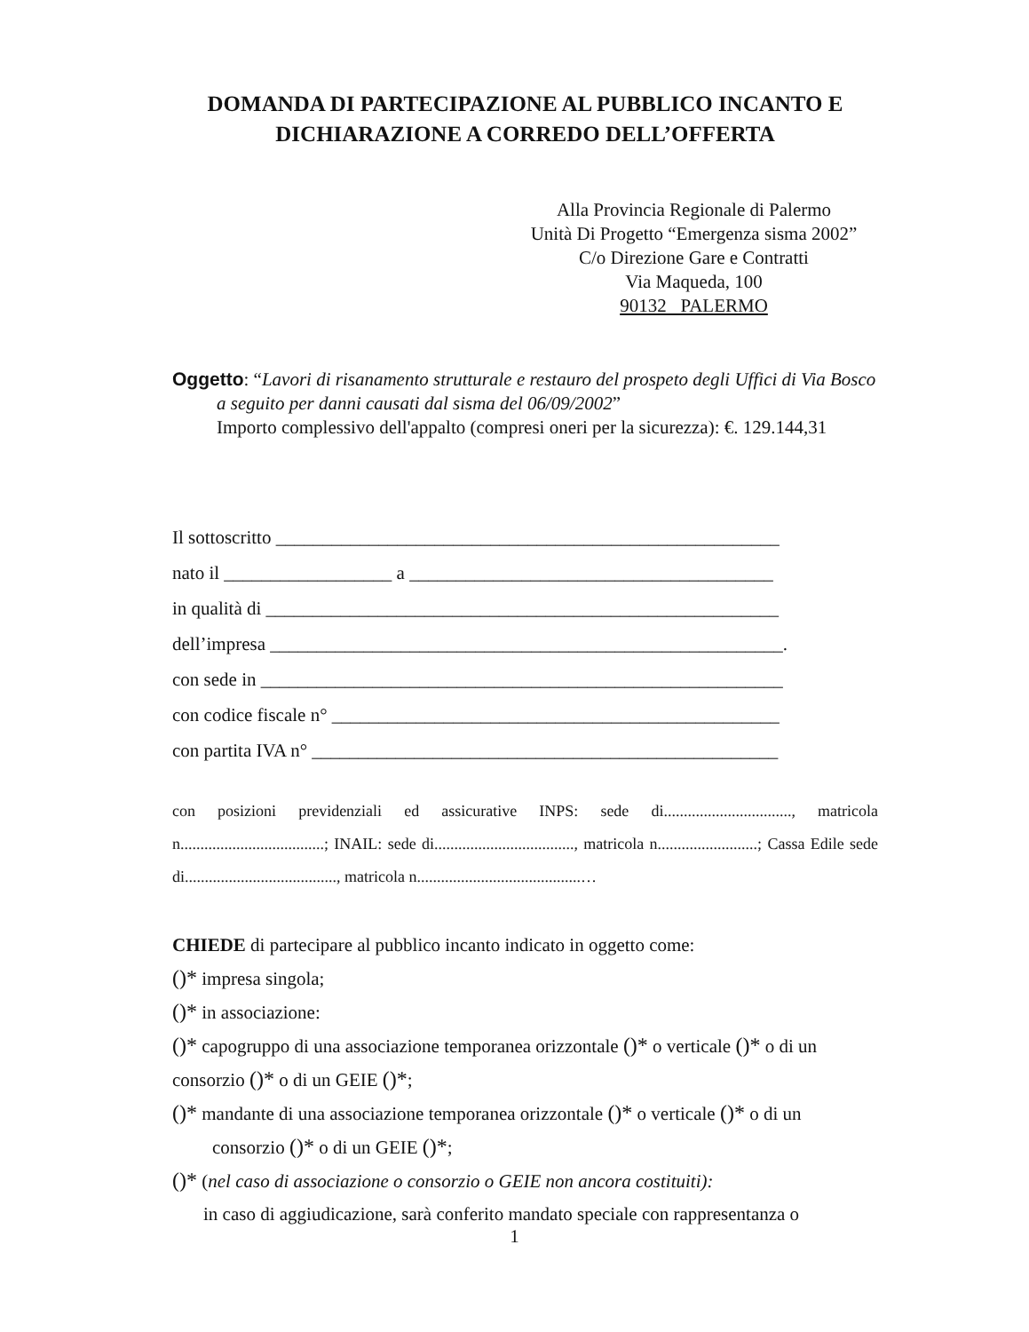DOMANDA DI PARTECIPAZIONE AL PUBBLICO INCANTO E
DICHIARAZIONE A CORREDO DELL’OFFERTA
Alla Provincia Regionale di Palermo
Unità Di Progetto “Emergenza sisma 2002”
C/o Direzione Gare e Contratti
Via Maqueda, 100
90132 PALERMO
Oggetto: “Lavori di risanamento strutturale e restauro del prospeto degli Uffici di Via Bosco a seguito per danni causati dal sisma del 06/09/2002”
Importo complessivo dell'appalto (compresi oneri per la sicurezza): €. 129.144,31
Il sottoscritto ______________________________________________________
nato il __________________ a _______________________________________
in qualità di _______________________________________________________
dell’impresa _______________________________________________________.
con sede in ________________________________________________________
con codice fiscale n° ________________________________________________
con partita IVA n° __________________________________________________
con posizioni previdenziali ed assicurative INPS: sede di................................, matricola n....................................; INAIL: sede di..................................., matricola n.........................; Cassa Edile sede di......................................, matricola n.........................................…
CHIEDE di partecipare al pubblico incanto indicato in oggetto come:
()* impresa singola;
()* in associazione:
()* capogruppo di una associazione temporanea orizzontale ()* o verticale ()* o di un consorzio ()* o di un GEIE ()*;
()* mandante di una associazione temporanea orizzontale ()* o verticale ()* o di un consorzio ()* o di un GEIE ()*;
()* (nel caso di associazione o consorzio o GEIE non ancora costituiti):
in caso di aggiudicazione, sarà conferito mandato speciale con rappresentanza o
1